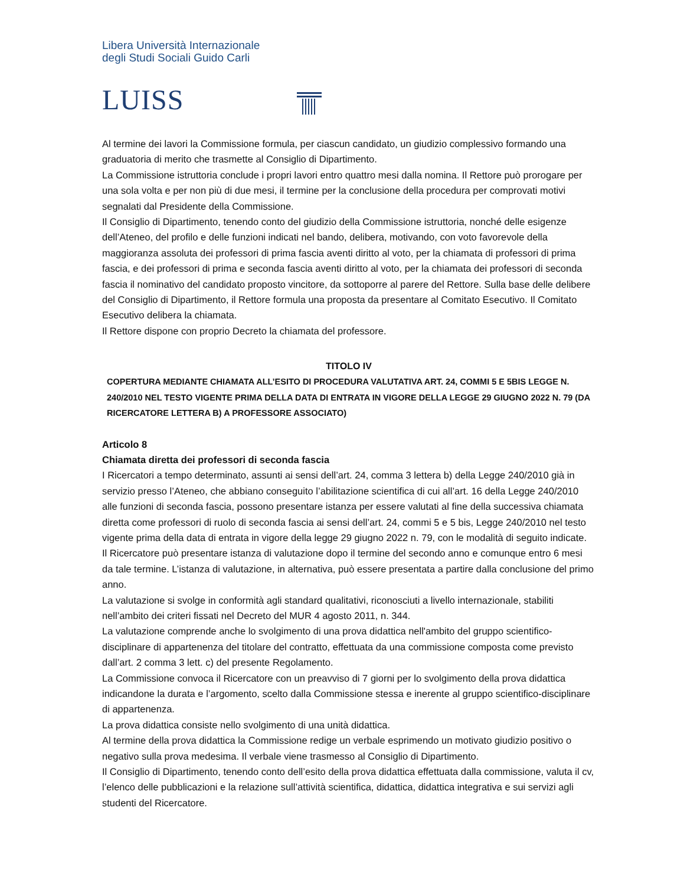Libera Università Internazionale
degli Studi Sociali Guido Carli
LUISS
Al termine dei lavori la Commissione formula, per ciascun candidato, un giudizio complessivo formando una graduatoria di merito che trasmette al Consiglio di Dipartimento.
La Commissione istruttoria conclude i propri lavori entro quattro mesi dalla nomina. Il Rettore può prorogare per una sola volta e per non più di due mesi, il termine per la conclusione della procedura per comprovati motivi segnalati dal Presidente della Commissione.
Il Consiglio di Dipartimento, tenendo conto del giudizio della Commissione istruttoria, nonché delle esigenze dell’Ateneo, del profilo e delle funzioni indicati nel bando, delibera, motivando, con voto favorevole della maggioranza assoluta dei professori di prima fascia aventi diritto al voto, per la chiamata di professori di prima fascia, e dei professori di prima e seconda fascia aventi diritto al voto, per la chiamata dei professori di seconda fascia il nominativo del candidato proposto vincitore, da sottoporre al parere del Rettore. Sulla base delle delibere del Consiglio di Dipartimento, il Rettore formula una proposta da presentare al Comitato Esecutivo. Il Comitato Esecutivo delibera la chiamata.
Il Rettore dispone con proprio Decreto la chiamata del professore.
TITOLO IV
COPERTURA MEDIANTE CHIAMATA ALL’ESITO DI PROCEDURA VALUTATIVA ART. 24, COMMI 5 E 5BIS LEGGE N. 240/2010 NEL TESTO VIGENTE PRIMA DELLA DATA DI ENTRATA IN VIGORE DELLA LEGGE 29 GIUGNO 2022 N. 79 (DA RICERCATORE LETTERA B) A PROFESSORE ASSOCIATO)
Articolo 8
Chiamata diretta dei professori di seconda fascia
I Ricercatori a tempo determinato, assunti ai sensi dell’art. 24, comma 3 lettera b) della Legge 240/2010 già in servizio presso l’Ateneo, che abbiano conseguito l’abilitazione scientifica di cui all’art. 16 della Legge 240/2010 alle funzioni di seconda fascia, possono presentare istanza per essere valutati al fine della successiva chiamata diretta come professori di ruolo di seconda fascia ai sensi dell’art. 24, commi 5 e 5 bis, Legge 240/2010 nel testo vigente prima della data di entrata in vigore della legge 29 giugno 2022 n. 79, con le modalità di seguito indicate.
Il Ricercatore può presentare istanza di valutazione dopo il termine del secondo anno e comunque entro 6 mesi da tale termine. L’istanza di valutazione, in alternativa, può essere presentata a partire dalla conclusione del primo anno.
La valutazione si svolge in conformità agli standard qualitativi, riconosciuti a livello internazionale, stabiliti nell’ambito dei criteri fissati nel Decreto del MUR 4 agosto 2011, n. 344.
La valutazione comprende anche lo svolgimento di una prova didattica nell'ambito del gruppo scientifico-disciplinare di appartenenza del titolare del contratto, effettuata da una commissione composta come previsto dall’art. 2 comma 3 lett. c) del presente Regolamento.
La Commissione convoca il Ricercatore con un preavviso di 7 giorni per lo svolgimento della prova didattica indicandone la durata e l’argomento, scelto dalla Commissione stessa e inerente al gruppo scientifico-disciplinare di appartenenza.
La prova didattica consiste nello svolgimento di una unità didattica.
Al termine della prova didattica la Commissione redige un verbale esprimendo un motivato giudizio positivo o negativo sulla prova medesima. Il verbale viene trasmesso al Consiglio di Dipartimento.
Il Consiglio di Dipartimento, tenendo conto dell’esito della prova didattica effettuata dalla commissione, valuta il cv, l’elenco delle pubblicazioni e la relazione sull’attività scientifica, didattica, didattica integrativa e sui servizi agli studenti del Ricercatore.